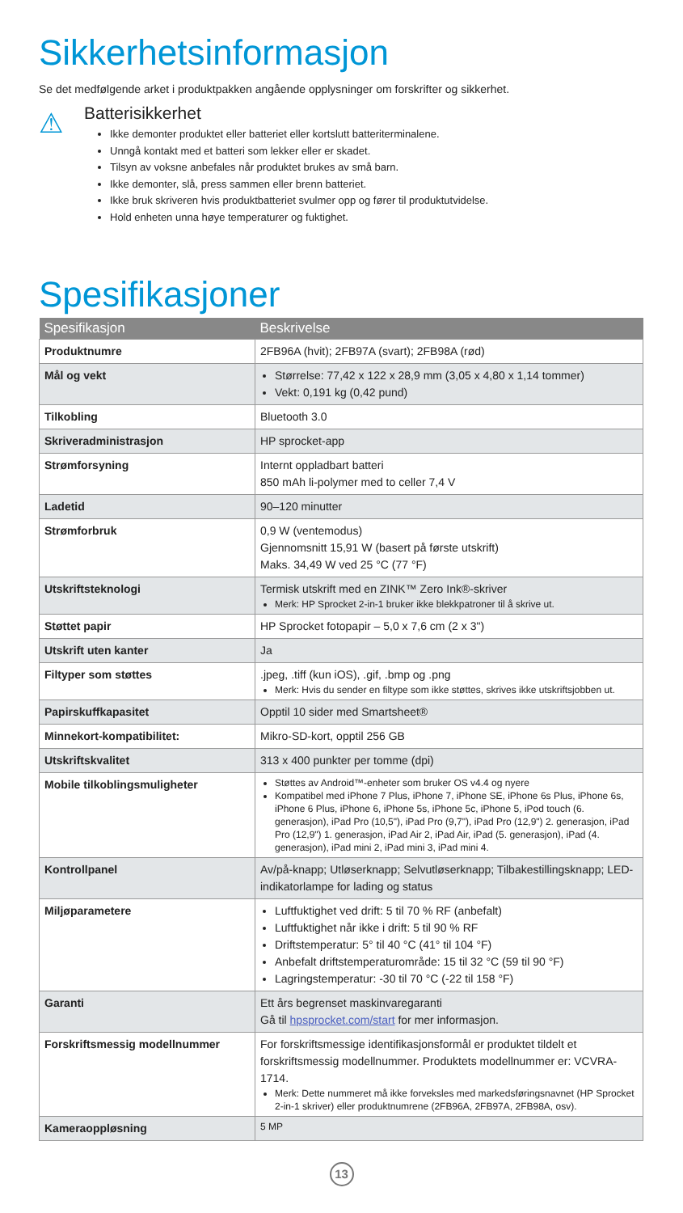Sikkerhetsinformasjon
Se det medfølgende arket i produktpakken angående opplysninger om forskrifter og sikkerhet.
⚠
Batterisikkerhet
Ikke demonter produktet eller batteriet eller kortslutt batteriterminalene.
Unngå kontakt med et batteri som lekker eller er skadet.
Tilsyn av voksne anbefales når produktet brukes av små barn.
Ikke demonter, slå, press sammen eller brenn batteriet.
Ikke bruk skriveren hvis produktbatteriet svulmer opp og fører til produktutvidelse.
Hold enheten unna høye temperaturer og fuktighet.
Spesifikasjoner
| Spesifikasjon | Beskrivelse |
| --- | --- |
| Produktnumre | 2FB96A (hvit); 2FB97A (svart); 2FB98A (rød) |
| Mål og vekt | Størrelse: 77,42 x 122 x 28,9 mm (3,05 x 4,80 x 1,14 tommer) Vekt: 0,191 kg (0,42 pund) |
| Tilkobling | Bluetooth 3.0 |
| Skriveradministrasjon | HP sprocket-app |
| Strømforsyning | Internt oppladbart batteri 850 mAh li-polymer med to celler 7,4 V |
| Ladetid | 90–120 minutter |
| Strømforbruk | 0,9 W (ventemodus) Gjennomsnitt 15,91 W (basert på første utskrift) Maks. 34,49 W ved 25 °C (77 °F) |
| Utskriftsteknologi | Termisk utskrift med en ZINK™ Zero Ink®-skriver Merk: HP Sprocket 2-in-1 bruker ikke blekkpatroner til å skrive ut. |
| Støttet papir | HP Sprocket fotopapir – 5,0 x 7,6 cm (2 x 3") |
| Utskrift uten kanter | Ja |
| Filtyper som støttes | .jpeg, .tiff (kun iOS), .gif, .bmp og .png Merk: Hvis du sender en filtype som ikke støttes, skrives ikke utskriftsjobben ut. |
| Papirskuffkapasitet | Opptil 10 sider med Smartsheet® |
| Minnekort-kompatibilitet: | Mikro-SD-kort, opptil 256 GB |
| Utskriftskvalitet | 313 x 400 punkter per tomme (dpi) |
| Mobile tilkoblingsmuligheter | Støttes av Android™-enheter som bruker OS v4.4 og nyere Kompatibel med iPhone 7 Plus, iPhone 7, iPhone SE, iPhone 6s Plus, iPhone 6s, iPhone 6 Plus, iPhone 6, iPhone 5s, iPhone 5c, iPhone 5, iPod touch (6. generasjon), iPad Pro (10,5"), iPad Pro (9,7"), iPad Pro (12,9") 2. generasjon, iPad Pro (12,9") 1. generasjon, iPad Air 2, iPad Air, iPad (5. generasjon), iPad (4. generasjon), iPad mini 2, iPad mini 3, iPad mini 4. |
| Kontrollpanel | Av/på-knapp; Utløserknapp; Selvutløserknapp; Tilbakestillingsknapp; LED-indikatorlampe for lading og status |
| Miljøparametere | Luftfuktighet ved drift: 5 til 70 % RF (anbefalt) Luftfuktighet når ikke i drift: 5 til 90 % RF Driftstemperatur: 5° til 40 °C (41° til 104 °F) Anbefalt driftstemperaturområde: 15 til 32 °C (59 til 90 °F) Lagringstemperatur: -30 til 70 °C (-22 til 158 °F) |
| Garanti | Ett års begrenset maskinvaregaranti Gå til hpsprocket.com/start for mer informasjon. |
| Forskriftsmessig modellnummer | For forskriftsmessige identifikasjonsformål er produktet tildelt et forskriftsmessig modellnummer. Produktets modellnummer er: VCVRA-1714. Merk: Dette nummeret må ikke forveksles med markedsføringsnavnet (HP Sprocket 2-in-1 skriver) eller produktnumrene (2FB96A, 2FB97A, 2FB98A, osv). |
| Kameraoppløsning | 5 MP |
13